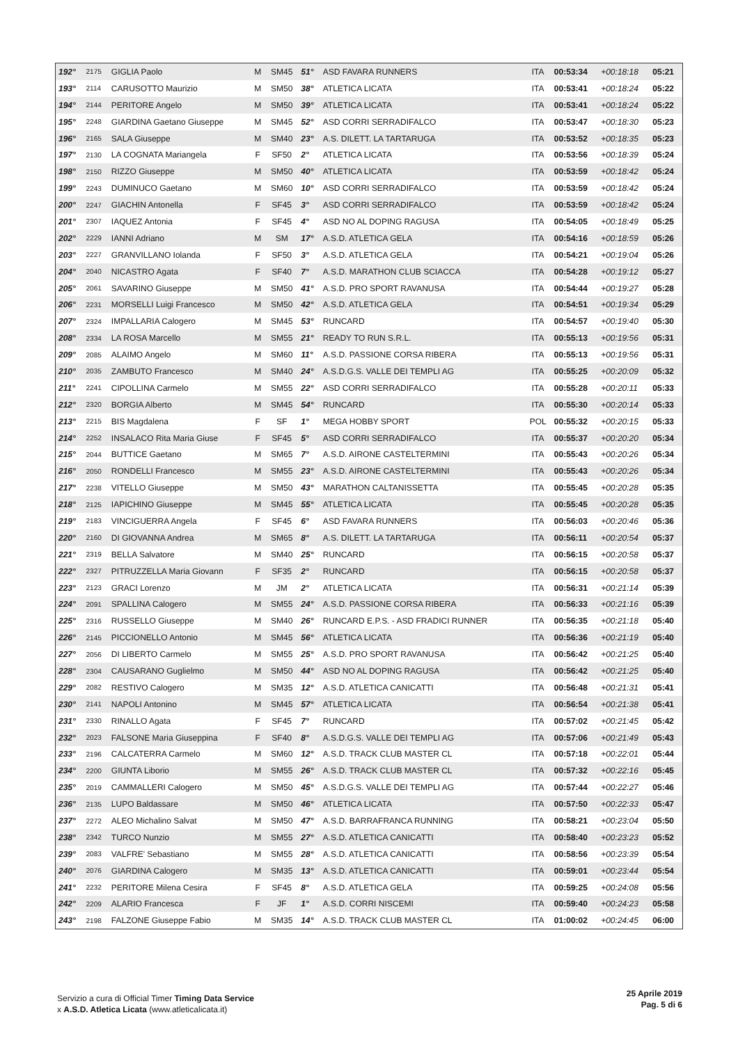| 192° | 2175 | GIGLIA Paolo | M | SM45 | 51° | ASD FAVARA RUNNERS | ITA | 00:53:34 | +00:18:18 | 05:21 |
| 193° | 2114 | CARUSOTTO Maurizio | M | SM50 | 38° | ATLETICA LICATA | ITA | 00:53:41 | +00:18:24 | 05:22 |
| 194° | 2144 | PERITORE Angelo | M | SM50 | 39° | ATLETICA LICATA | ITA | 00:53:41 | +00:18:24 | 05:22 |
| 195° | 2248 | GIARDINA Gaetano Giuseppe | M | SM45 | 52° | ASD CORRI SERRADIFALCO | ITA | 00:53:47 | +00:18:30 | 05:23 |
| 196° | 2165 | SALA Giuseppe | M | SM40 | 23° | A.S. DILETT. LA TARTARUGA | ITA | 00:53:52 | +00:18:35 | 05:23 |
| 197° | 2130 | LA COGNATA Mariangela | F | SF50 | 2° | ATLETICA LICATA | ITA | 00:53:56 | +00:18:39 | 05:24 |
| 198° | 2150 | RIZZO Giuseppe | M | SM50 | 40° | ATLETICA LICATA | ITA | 00:53:59 | +00:18:42 | 05:24 |
| 199° | 2243 | DUMINUCO Gaetano | M | SM60 | 10° | ASD CORRI SERRADIFALCO | ITA | 00:53:59 | +00:18:42 | 05:24 |
| 200° | 2247 | GIACHIN Antonella | F | SF45 | 3° | ASD CORRI SERRADIFALCO | ITA | 00:53:59 | +00:18:42 | 05:24 |
| 201° | 2307 | IAQUEZ Antonia | F | SF45 | 4° | ASD NO AL DOPING RAGUSA | ITA | 00:54:05 | +00:18:49 | 05:25 |
| 202° | 2229 | IANNI Adriano | M | SM | 17° | A.S.D. ATLETICA GELA | ITA | 00:54:16 | +00:18:59 | 05:26 |
| 203° | 2227 | GRANVILLANO Iolanda | F | SF50 | 3° | A.S.D. ATLETICA GELA | ITA | 00:54:21 | +00:19:04 | 05:26 |
| 204° | 2040 | NICASTRO Agata | F | SF40 | 7° | A.S.D. MARATHON CLUB SCIACCA | ITA | 00:54:28 | +00:19:12 | 05:27 |
| 205° | 2061 | SAVARINO Giuseppe | M | SM50 | 41° | A.S.D. PRO SPORT RAVANUSA | ITA | 00:54:44 | +00:19:27 | 05:28 |
| 206° | 2231 | MORSELLI Luigi Francesco | M | SM50 | 42° | A.S.D. ATLETICA GELA | ITA | 00:54:51 | +00:19:34 | 05:29 |
| 207° | 2324 | IMPALLARIA Calogero | M | SM45 | 53° | RUNCARD | ITA | 00:54:57 | +00:19:40 | 05:30 |
| 208° | 2334 | LA ROSA Marcello | M | SM55 | 21° | READY TO RUN S.R.L. | ITA | 00:55:13 | +00:19:56 | 05:31 |
| 209° | 2085 | ALAIMO Angelo | M | SM60 | 11° | A.S.D. PASSIONE CORSA RIBERA | ITA | 00:55:13 | +00:19:56 | 05:31 |
| 210° | 2035 | ZAMBUTO Francesco | M | SM40 | 24° | A.S.D.G.S. VALLE DEI TEMPLI AG | ITA | 00:55:25 | +00:20:09 | 05:32 |
| 211° | 2241 | CIPOLLINA Carmelo | M | SM55 | 22° | ASD CORRI SERRADIFALCO | ITA | 00:55:28 | +00:20:11 | 05:33 |
| 212° | 2320 | BORGIA Alberto | M | SM45 | 54° | RUNCARD | ITA | 00:55:30 | +00:20:14 | 05:33 |
| 213° | 2215 | BIS Magdalena | F | SF | 1° | MEGA HOBBY SPORT | POL | 00:55:32 | +00:20:15 | 05:33 |
| 214° | 2252 | INSALACO Rita Maria Giuse | F | SF45 | 5° | ASD CORRI SERRADIFALCO | ITA | 00:55:37 | +00:20:20 | 05:34 |
| 215° | 2044 | BUTTICE Gaetano | M | SM65 | 7° | A.S.D. AIRONE CASTELTERMINI | ITA | 00:55:43 | +00:20:26 | 05:34 |
| 216° | 2050 | RONDELLI Francesco | M | SM55 | 23° | A.S.D. AIRONE CASTELTERMINI | ITA | 00:55:43 | +00:20:26 | 05:34 |
| 217° | 2238 | VITELLO Giuseppe | M | SM50 | 43° | MARATHON CALTANISSETTA | ITA | 00:55:45 | +00:20:28 | 05:35 |
| 218° | 2125 | IAPICHINO Giuseppe | M | SM45 | 55° | ATLETICA LICATA | ITA | 00:55:45 | +00:20:28 | 05:35 |
| 219° | 2183 | VINCIGUERRA Angela | F | SF45 | 6° | ASD FAVARA RUNNERS | ITA | 00:56:03 | +00:20:46 | 05:36 |
| 220° | 2160 | DI GIOVANNA Andrea | M | SM65 | 8° | A.S. DILETT. LA TARTARUGA | ITA | 00:56:11 | +00:20:54 | 05:37 |
| 221° | 2319 | BELLA Salvatore | M | SM40 | 25° | RUNCARD | ITA | 00:56:15 | +00:20:58 | 05:37 |
| 222° | 2327 | PITRUZZELLA Maria Giovann | F | SF35 | 2° | RUNCARD | ITA | 00:56:15 | +00:20:58 | 05:37 |
| 223° | 2123 | GRACI Lorenzo | M | JM | 2° | ATLETICA LICATA | ITA | 00:56:31 | +00:21:14 | 05:39 |
| 224° | 2091 | SPALLINA Calogero | M | SM55 | 24° | A.S.D. PASSIONE CORSA RIBERA | ITA | 00:56:33 | +00:21:16 | 05:39 |
| 225° | 2316 | RUSSELLO Giuseppe | M | SM40 | 26° | RUNCARD E.P.S. - ASD FRADICI RUNNER | ITA | 00:56:35 | +00:21:18 | 05:40 |
| 226° | 2145 | PICCIONELLO Antonio | M | SM45 | 56° | ATLETICA LICATA | ITA | 00:56:36 | +00:21:19 | 05:40 |
| 227° | 2056 | DI LIBERTO Carmelo | M | SM55 | 25° | A.S.D. PRO SPORT RAVANUSA | ITA | 00:56:42 | +00:21:25 | 05:40 |
| 228° | 2304 | CAUSARANO Guglielmo | M | SM50 | 44° | ASD NO AL DOPING RAGUSA | ITA | 00:56:42 | +00:21:25 | 05:40 |
| 229° | 2082 | RESTIVO Calogero | M | SM35 | 12° | A.S.D. ATLETICA CANICATTI | ITA | 00:56:48 | +00:21:31 | 05:41 |
| 230° | 2141 | NAPOLI Antonino | M | SM45 | 57° | ATLETICA LICATA | ITA | 00:56:54 | +00:21:38 | 05:41 |
| 231° | 2330 | RINALLO Agata | F | SF45 | 7° | RUNCARD | ITA | 00:57:02 | +00:21:45 | 05:42 |
| 232° | 2023 | FALSONE Maria Giuseppina | F | SF40 | 8° | A.S.D.G.S. VALLE DEI TEMPLI AG | ITA | 00:57:06 | +00:21:49 | 05:43 |
| 233° | 2196 | CALCATERRA Carmelo | M | SM60 | 12° | A.S.D. TRACK CLUB MASTER CL | ITA | 00:57:18 | +00:22:01 | 05:44 |
| 234° | 2200 | GIUNTA Liborio | M | SM55 | 26° | A.S.D. TRACK CLUB MASTER CL | ITA | 00:57:32 | +00:22:16 | 05:45 |
| 235° | 2019 | CAMMALLERI Calogero | M | SM50 | 45° | A.S.D.G.S. VALLE DEI TEMPLI AG | ITA | 00:57:44 | +00:22:27 | 05:46 |
| 236° | 2135 | LUPO Baldassare | M | SM50 | 46° | ATLETICA LICATA | ITA | 00:57:50 | +00:22:33 | 05:47 |
| 237° | 2272 | ALEO Michalino Salvat | M | SM50 | 47° | A.S.D. BARRAFRANCA RUNNING | ITA | 00:58:21 | +00:23:04 | 05:50 |
| 238° | 2342 | TURCO Nunzio | M | SM55 | 27° | A.S.D. ATLETICA CANICATTI | ITA | 00:58:40 | +00:23:23 | 05:52 |
| 239° | 2083 | VALFRE' Sebastiano | M | SM55 | 28° | A.S.D. ATLETICA CANICATTI | ITA | 00:58:56 | +00:23:39 | 05:54 |
| 240° | 2076 | GIARDINA Calogero | M | SM35 | 13° | A.S.D. ATLETICA CANICATTI | ITA | 00:59:01 | +00:23:44 | 05:54 |
| 241° | 2232 | PERITORE Milena Cesira | F | SF45 | 8° | A.S.D. ATLETICA GELA | ITA | 00:59:25 | +00:24:08 | 05:56 |
| 242° | 2209 | ALARIO Francesca | F | JF | 1° | A.S.D. CORRI NISCEMI | ITA | 00:59:40 | +00:24:23 | 05:58 |
| 243° | 2198 | FALZONE Giuseppe Fabio | M | SM35 | 14° | A.S.D. TRACK CLUB MASTER CL | ITA | 01:00:02 | +00:24:45 | 06:00 |
Servizio a cura di Official Timer Timing Data Service
x A.S.D. Atletica Licata (www.atleticalicata.it)
25 Aprile 2019
Pag. 5 di 6